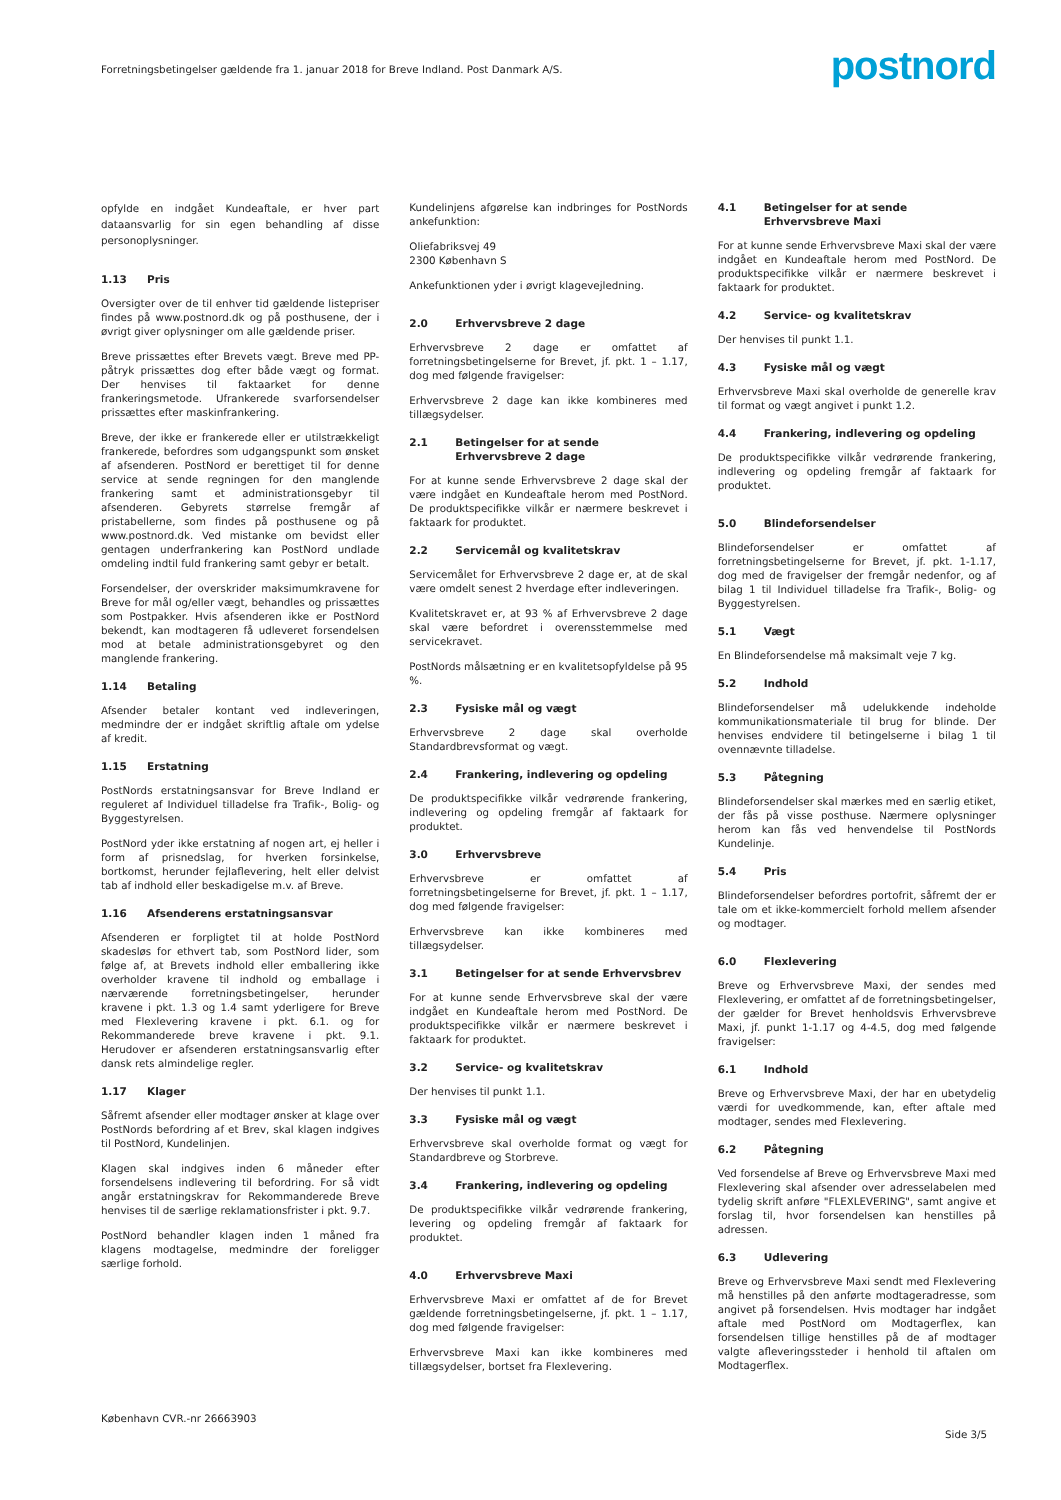Forretningsbetingelser gældende fra 1. januar 2018 for Breve Indland. Post Danmark A/S.
postnord
opfylde en indgået Kundeaftale, er hver part dataansvarlig for sin egen behandling af disse personoplysninger.
1.13 Pris
Oversigter over de til enhver tid gældende listepriser findes på www.postnord.dk og på posthusene, der i øvrigt giver oplysninger om alle gældende priser.
Breve prissættes efter Brevets vægt. Breve med PP-påtryk prissættes dog efter både vægt og format. Der henvises til faktaarket for denne frankeringsmetode. Ufrankerede svarforsendelser prissættes efter maskinfrankering.
Breve, der ikke er frankerede eller er utilstrækkeligt frankerede, befordres som udgangspunkt som ønsket af afsenderen. PostNord er berettiget til for denne service at sende regningen for den manglende frankering samt et administrationsgebyr til afsenderen. Gebyrets størrelse fremgår af pristabellerne, som findes på posthusene og på www.postnord.dk. Ved mistanke om bevidst eller gentagen underfrankering kan PostNord undlade omdeling indtil fuld frankering samt gebyr er betalt.
Forsendelser, der overskrider maksimumkravene for Breve for mål og/eller vægt, behandles og prissættes som Postpakker. Hvis afsenderen ikke er PostNord bekendt, kan modtageren få udleveret forsendelsen mod at betale administrationsgebyret og den manglende frankering.
1.14 Betaling
Afsender betaler kontant ved indleveringen, medmindre der er indgået skriftlig aftale om ydelse af kredit.
1.15 Erstatning
PostNords erstatningsansvar for Breve Indland er reguleret af Individuel tilladelse fra Trafik-, Bolig- og Byggestyrelsen.
PostNord yder ikke erstatning af nogen art, ej heller i form af prisnedslag, for hverken forsinkelse, bortkomst, herunder fejlaflevering, helt eller delvist tab af indhold eller beskadigelse m.v. af Breve.
1.16 Afsenderens erstatningsansvar
Afsenderen er forpligtet til at holde PostNord skadesløs for ethvert tab, som PostNord lider, som følge af, at Brevets indhold eller emballering ikke overholder kravene til indhold og emballage i nærværende forretningsbetingelser, herunder kravene i pkt. 1.3 og 1.4 samt yderligere for Breve med Flexlevering kravene i pkt. 6.1. og for Rekommanderede breve kravene i pkt. 9.1. Herudover er afsenderen erstatningsansvarlig efter dansk rets almindelige regler.
1.17 Klager
Såfremt afsender eller modtager ønsker at klage over PostNords befordring af et Brev, skal klagen indgives til PostNord, Kundelinjen.
Klagen skal indgives inden 6 måneder efter forsendelsens indlevering til befordring. For så vidt angår erstatningskrav for Rekommanderede Breve henvises til de særlige reklamationsfrister i pkt. 9.7.
PostNord behandler klagen inden 1 måned fra klagens modtagelse, medmindre der foreligger særlige forhold.
Kundelinjens afgørelse kan indbringes for PostNords ankefunktion:
Oliefabriksvej 49
2300 København S
Ankefunktionen yder i øvrigt klagevejledning.
2.0 Erhvervsbreve 2 dage
Erhvervsbreve 2 dage er omfattet af forretningsbetingelserne for Brevet, jf. pkt. 1 – 1.17, dog med følgende fravigelser:
Erhvervsbreve 2 dage kan ikke kombineres med tillægsydelser.
2.1 Betingelser for at sende Erhvervsbreve 2 dage
For at kunne sende Erhvervsbreve 2 dage skal der være indgået en Kundeaftale herom med PostNord. De produktspecifikke vilkår er nærmere beskrevet i faktaark for produktet.
2.2 Servicemål og kvalitetskrav
Servicemålet for Erhvervsbreve 2 dage er, at de skal være omdelt senest 2 hverdage efter indleveringen.
Kvalitetskravet er, at 93 % af Erhvervsbreve 2 dage skal være befordret i overensstemmelse med servicekravet.
PostNords målsætning er en kvalitetsopfyldelse på 95 %.
2.3 Fysiske mål og vægt
Erhvervsbreve 2 dage skal overholde Standardbrevsformat og vægt.
2.4 Frankering, indlevering og opdeling
De produktspecifikke vilkår vedrørende frankering, indlevering og opdeling fremgår af faktaark for produktet.
3.0 Erhvervsbreve
Erhvervsbreve er omfattet af forretningsbetingelserne for Brevet, jf. pkt. 1 – 1.17, dog med følgende fravigelser:
Erhvervsbreve kan ikke kombineres med tillægsydelser.
3.1 Betingelser for at sende Erhvervsbrev
For at kunne sende Erhvervsbreve skal der være indgået en Kundeaftale herom med PostNord. De produktspecifikke vilkår er nærmere beskrevet i faktaark for produktet.
3.2 Service- og kvalitetskrav
Der henvises til punkt 1.1.
3.3 Fysiske mål og vægt
Erhvervsbreve skal overholde format og vægt for Standardbreve og Storbreve.
3.4 Frankering, indlevering og opdeling
De produktspecifikke vilkår vedrørende frankering, levering og opdeling fremgår af faktaark for produktet.
4.0 Erhvervsbreve Maxi
Erhvervsbreve Maxi er omfattet af de for Brevet gældende forretningsbetingelserne, jf. pkt. 1 – 1.17, dog med følgende fravigelser:
Erhvervsbreve Maxi kan ikke kombineres med tillægsydelser, bortset fra Flexlevering.
4.1 Betingelser for at sende Erhvervsbreve Maxi
For at kunne sende Erhvervsbreve Maxi skal der være indgået en Kundeaftale herom med PostNord. De produktspecifikke vilkår er nærmere beskrevet i faktaark for produktet.
4.2 Service- og kvalitetskrav
Der henvises til punkt 1.1.
4.3 Fysiske mål og vægt
Erhvervsbreve Maxi skal overholde de generelle krav til format og vægt angivet i punkt 1.2.
4.4 Frankering, indlevering og opdeling
De produktspecifikke vilkår vedrørende frankering, indlevering og opdeling fremgår af faktaark for produktet.
5.0 Blindeforsendelser
Blindeforsendelser er omfattet af forretningsbetingelserne for Brevet, jf. pkt. 1-1.17, dog med de fravigelser der fremgår nedenfor, og af bilag 1 til Individuel tilladelse fra Trafik-, Bolig- og Byggestyrelsen.
5.1 Vægt
En Blindeforsendelse må maksimalt veje 7 kg.
5.2 Indhold
Blindeforsendelser må udelukkende indeholde kommunikationsmateriale til brug for blinde. Der henvises endvidere til betingelserne i bilag 1 til ovennævnte tilladelse.
5.3 Påtegning
Blindeforsendelser skal mærkes med en særlig etiket, der fås på visse posthuse. Nærmere oplysninger herom kan fås ved henvendelse til PostNords Kundelinje.
5.4 Pris
Blindeforsendelser befordres portofrit, såfremt der er tale om et ikke-kommercielt forhold mellem afsender og modtager.
6.0 Flexlevering
Breve og Erhvervsbreve Maxi, der sendes med Flexlevering, er omfattet af de forretningsbetingelser, der gælder for Brevet henholdsvis Erhvervsbreve Maxi, jf. punkt 1-1.17 og 4-4.5, dog med følgende fravigelser:
6.1 Indhold
Breve og Erhvervsbreve Maxi, der har en ubetydelig værdi for uvedkommende, kan, efter aftale med modtager, sendes med Flexlevering.
6.2 Påtegning
Ved forsendelse af Breve og Erhvervsbreve Maxi med Flexlevering skal afsender over adresselabelen med tydelig skrift anføre "FLEXLEVERING", samt angive et forslag til, hvor forsendelsen kan henstilles på adressen.
6.3 Udlevering
Breve og Erhvervsbreve Maxi sendt med Flexlevering må henstilles på den anførte modtageradresse, som angivet på forsendelsen. Hvis modtager har indgået aftale med PostNord om Modtagerflex, kan forsendelsen tillige henstilles på de af modtager valgte afleveringssteder i henhold til aftalen om Modtagerflex.
København CVR.-nr 26663903
Side 3/5